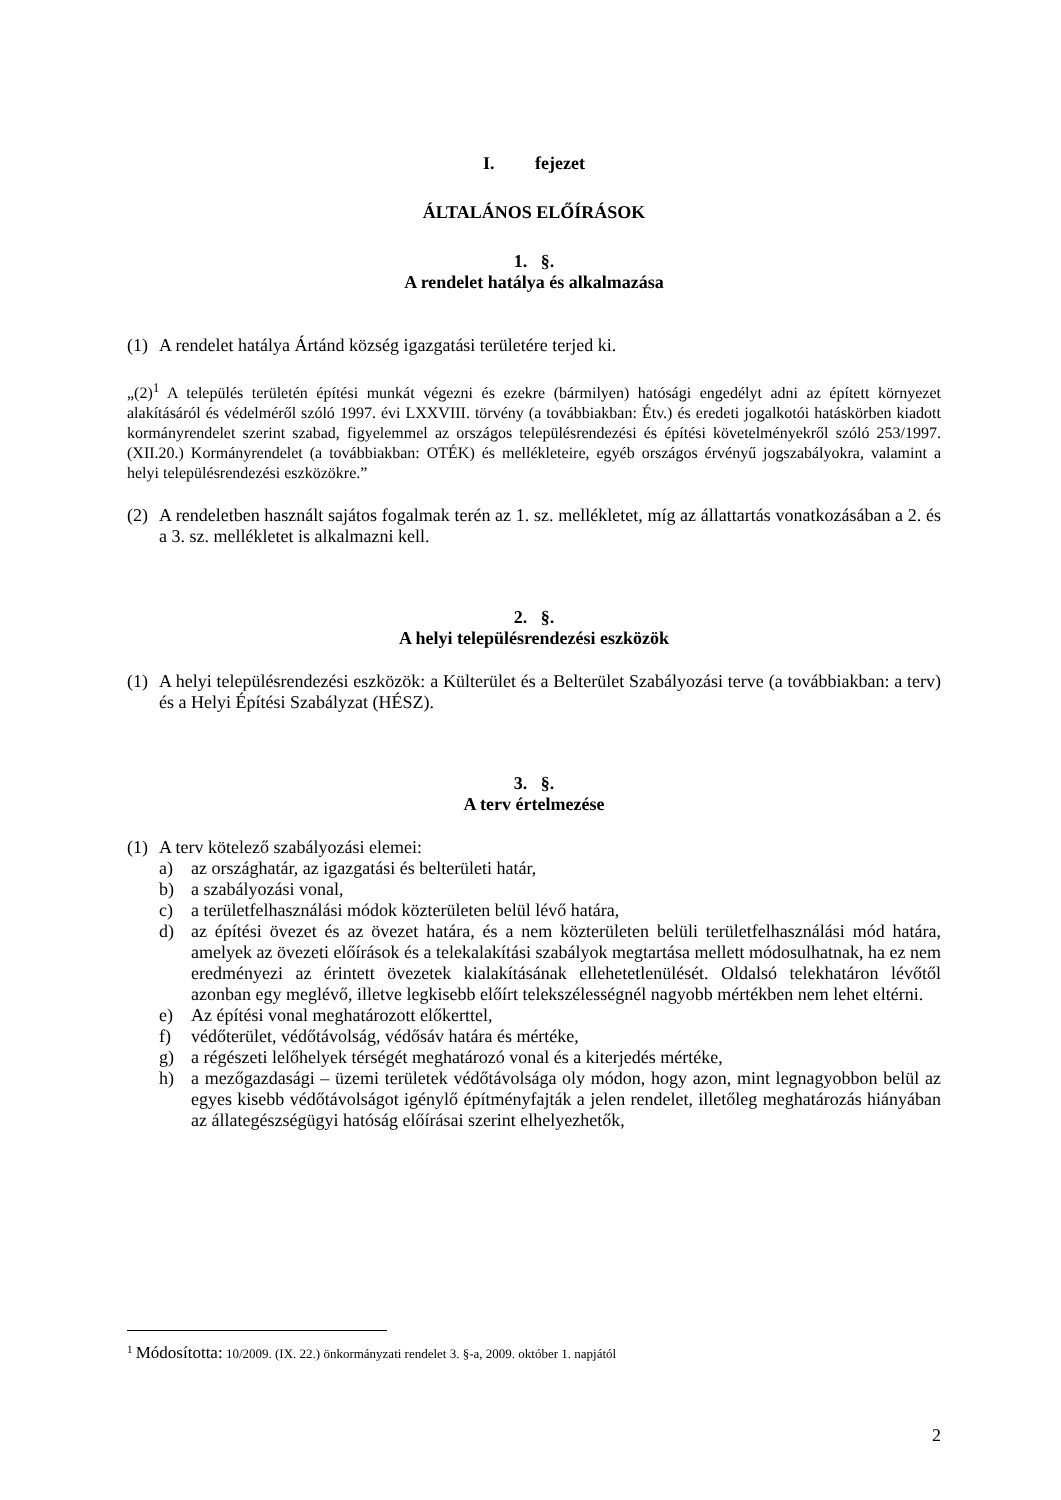I. fejezet
ÁLTALÁNOS ELŐÍRÁSOK
1. §.
A rendelet hatálya és alkalmazása
(1) A rendelet hatálya Ártánd község igazgatási területére terjed ki.
„(2)<sup>1</sup> A település területén építési munkát végezni és ezekre (bármilyen) hatósági engedélyt adni az épített környezet alakításáról és védelméről szóló 1997. évi LXXVIII. törvény (a továbbiakban: Étv.) és eredeti jogalkotói hatáskörben kiadott kormányrendelet szerint szabad, figyelemmel az országos településrendezési és építési követelményekről szóló 253/1997. (XII.20.) Kormányrendelet (a továbbiakban: OTÉK) és mellékleteire, egyéb országos érvényű jogszabályokra, valamint a helyi településrendezési eszközökre.”
(2) A rendeletben használt sajátos fogalmak terén az 1. sz. mellékletet, míg az állattartás vonatkozásában a 2. és a 3. sz. mellékletet is alkalmazni kell.
2. §.
A helyi településrendezési eszközök
(1) A helyi településrendezési eszközök: a Külterület és a Belterület Szabályozási terve (a továbbiakban: a terv) és a Helyi Építési Szabályzat (HÉSZ).
3. §.
A terv értelmezése
(1) A terv kötelező szabályozási elemei:
a) az országhatár, az igazgatási és belterületi határ,
b) a szabályozási vonal,
c) a területfelhasználási módok közterületen belül lévő határa,
d) az építési övezet és az övezet határa, és a nem közterületen belüli területfelhasználási mód határa, amelyek az övezeti előírások és a telekalakítási szabályok megtartása mellett módosulhatnak, ha ez nem eredményezi az érintett övezetek kialakításának ellehetetlenülését. Oldalsó telekhatáron lévőtől azonban egy meglévő, illetve legkisebb előírt telekszélességnél nagyobb mértékben nem lehet eltérni.
e) Az építési vonal meghatározott előkerttel,
f) védőterület, védőtávolság, védősáv határa és mértéke,
g) a régészeti lelőhelyek térségét meghatározó vonal és a kiterjedés mértéke,
h) a mezőgazdasági – üzemi területek védőtávolsága oly módon, hogy azon, mint legnagyobbon belül az egyes kisebb védőtávolságot igénylő építményfajták a jelen rendelet, illetőleg meghatározás hiányában az állategészségügyi hatóság előírásai szerint elhelyezhetők,
<sup>1</sup> Módosította: 10/2009. (IX. 22.) önkormányzati rendelet 3. §-a, 2009. október 1. napjától
2